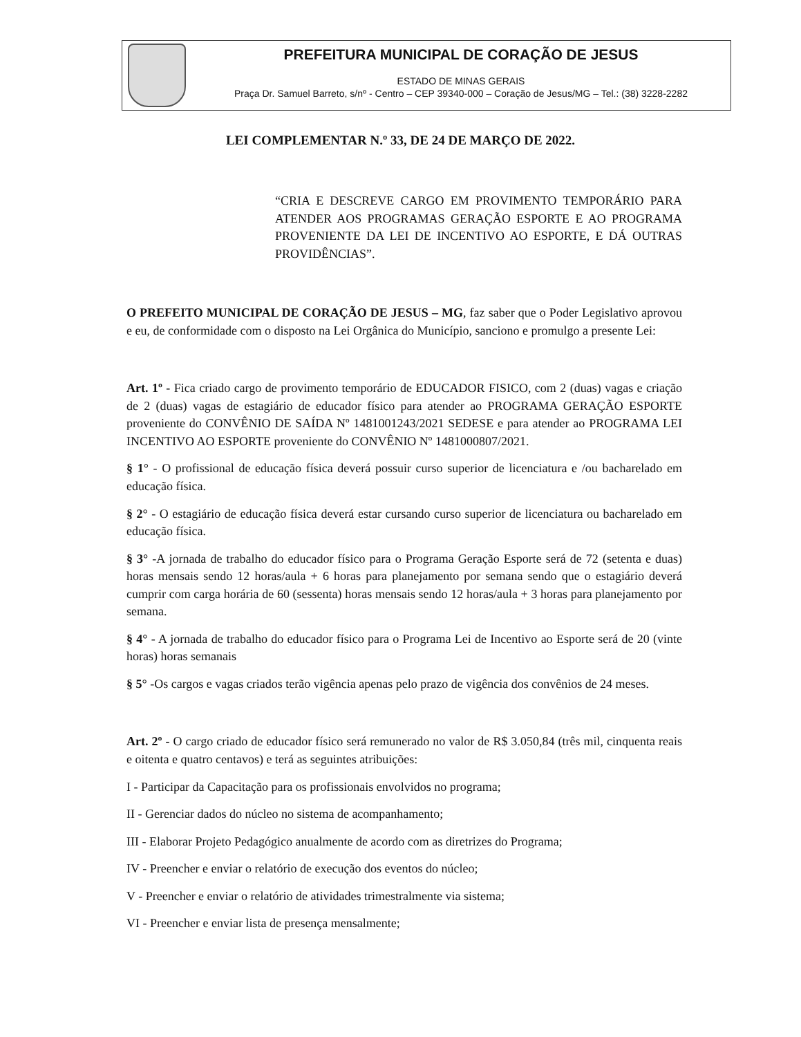PREFEITURA MUNICIPAL DE CORAÇÃO DE JESUS
ESTADO DE MINAS GERAIS
Praça Dr. Samuel Barreto, s/nº - Centro – CEP 39340-000 – Coração de Jesus/MG – Tel.: (38) 3228-2282
LEI COMPLEMENTAR N.º 33, DE 24 DE MARÇO DE 2022.
“CRIA E DESCREVE CARGO EM PROVIMENTO TEMPORÁRIO PARA ATENDER AOS PROGRAMAS GERAÇÃO ESPORTE E AO PROGRAMA PROVENIENTE DA LEI DE INCENTIVO AO ESPORTE, E DÁ OUTRAS PROVIDÊNCIAS”.
O PREFEITO MUNICIPAL DE CORAÇÃO DE JESUS – MG, faz saber que o Poder Legislativo aprovou e eu, de conformidade com o disposto na Lei Orgânica do Município, sanciono e promulgo a presente Lei:
Art. 1º - Fica criado cargo de provimento temporário de EDUCADOR FISICO, com 2 (duas) vagas e criação de 2 (duas) vagas de estagiário de educador físico para atender ao PROGRAMA GERAÇÃO ESPORTE proveniente do CONVÊNIO DE SAÍDA Nº 1481001243/2021 SEDESE e para atender ao PROGRAMA LEI INCENTIVO AO ESPORTE proveniente do CONVÊNIO Nº 1481000807/2021.
§ 1° - O profissional de educação física deverá possuir curso superior de licenciatura e /ou bacharelado em educação física.
§ 2° - O estagiário de educação física deverá estar cursando curso superior de licenciatura ou bacharelado em educação física.
§ 3° -A jornada de trabalho do educador físico para o Programa Geração Esporte será de 72 (setenta e duas) horas mensais sendo 12 horas/aula + 6 horas para planejamento por semana sendo que o estagiário deverá cumprir com carga horária de 60 (sessenta) horas mensais sendo 12 horas/aula + 3 horas para planejamento por semana.
§ 4° - A jornada de trabalho do educador físico para o Programa Lei de Incentivo ao Esporte será de 20 (vinte horas) horas semanais
§ 5° -Os cargos e vagas criados terão vigência apenas pelo prazo de vigência dos convênios de 24 meses.
Art. 2º - O cargo criado de educador físico será remunerado no valor de R$ 3.050,84 (três mil, cinquenta reais e oitenta e quatro centavos) e terá as seguintes atribuições:
I - Participar da Capacitação para os profissionais envolvidos no programa;
II - Gerenciar dados do núcleo no sistema de acompanhamento;
III - Elaborar Projeto Pedagógico anualmente de acordo com as diretrizes do Programa;
IV - Preencher e enviar o relatório de execução dos eventos do núcleo;
V - Preencher e enviar o relatório de atividades trimestralmente via sistema;
VI - Preencher e enviar lista de presença mensalmente;